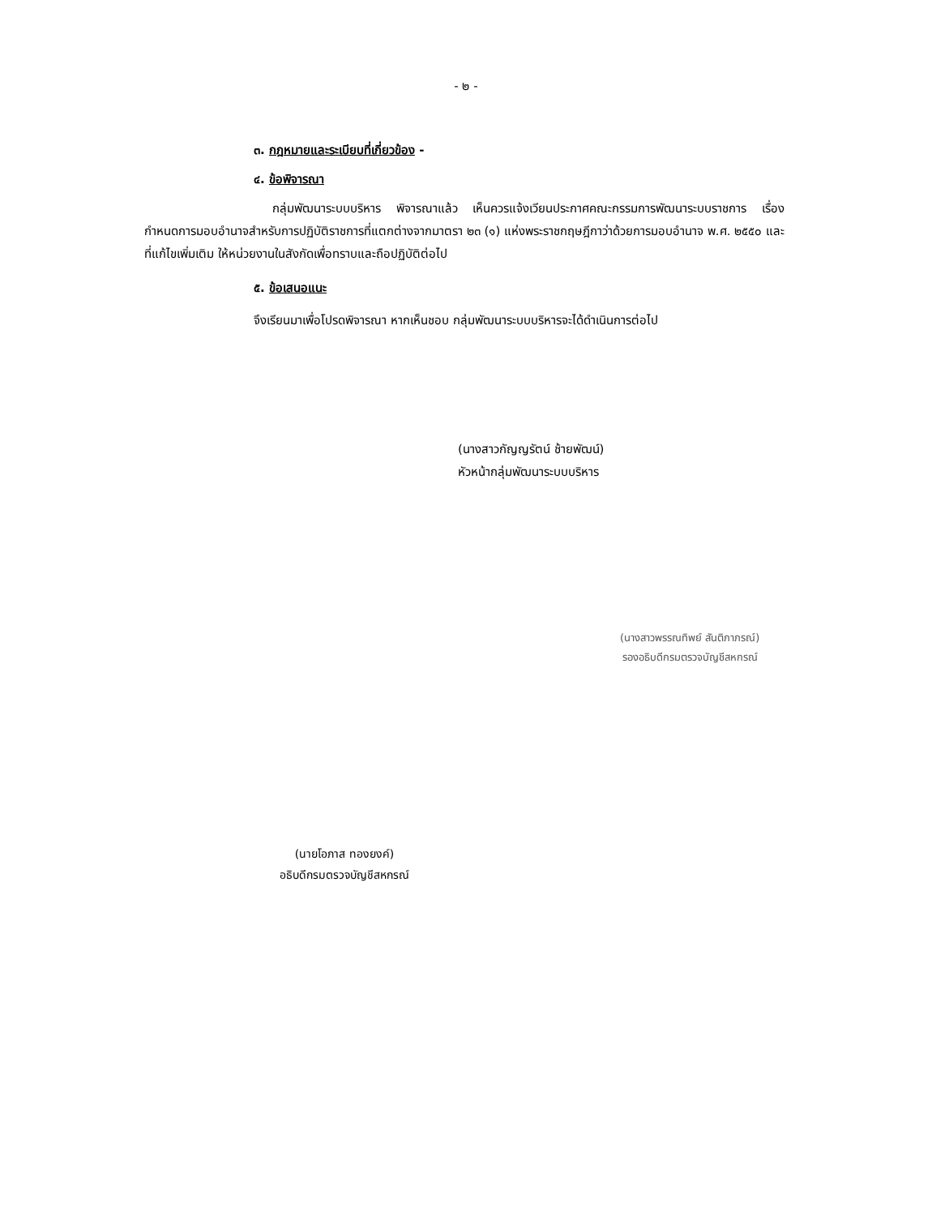- ๒ -
๓. กฎหมายและระเบียบที่เกี่ยวข้อง -
๔. ข้อพิจารณา
กลุ่มพัฒนาระบบบริหาร พิจารณาแล้ว เห็นควรแจ้งเวียนประกาศคณะกรรมการพัฒนาระบบราชการ เรื่อง กำหนดการมอบอำนาจสำหรับการปฏิบัติราชการที่แตกต่างจากมาตรา ๒๓ (๑) แห่งพระราชกฤษฎีกาว่าด้วยการมอบอำนาจ พ.ศ. ๒๕๕๐ และที่แก้ไขเพิ่มเติม ให้หน่วยงานในสังกัดเพื่อทราบและถือปฏิบัติต่อไป
๕. ข้อเสนอแนะ
จึงเรียนมาเพื่อโปรดพิจารณา หากเห็นชอบ กลุ่มพัฒนาระบบบริหารจะได้ดำเนินการต่อไป
(นางสาวกัญญรัตน์ ช้ายพัฒน์)
หัวหน้ากลุ่มพัฒนาระบบบริหาร
(นางสาวพรรณทิพย์ สันติภาภรณ์)
รองอธิบดีกรมตรวจบัญชีสหกรณ์
(นายโอภาส ทองยงค์)
อธิบดีกรมตรวจบัญชีสหกรณ์